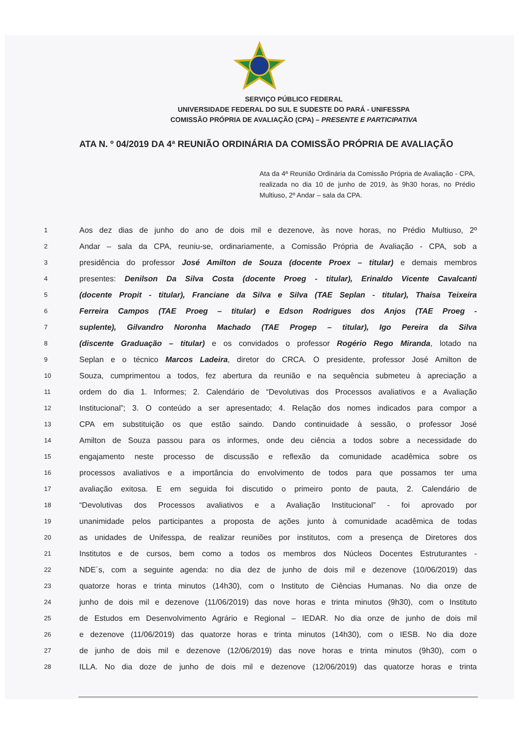SERVIÇO PÚBLICO FEDERAL
UNIVERSIDADE FEDERAL DO SUL E SUDESTE DO PARÁ - UNIFESSPA
COMISSÃO PRÓPRIA DE AVALIAÇÃO (CPA) – PRESENTE E PARTICIPATIVA
ATA N. º 04/2019 DA 4ª REUNIÃO ORDINÁRIA DA COMISSÃO PRÓPRIA DE AVALIAÇÃO
Ata da 4ª Reunião Ordinária da Comissão Própria de Avaliação - CPA, realizada no dia 10 de junho de 2019, às 9h30 horas, no Prédio Multiuso, 2º Andar – sala da CPA.
1 Aos dez dias de junho do ano de dois mil e dezenove, às nove horas, no Prédio Multiuso, 2º
2 Andar – sala da CPA, reuniu-se, ordinariamente, a Comissão Própria de Avaliação - CPA, sob a
3 presidência do professor José Amilton de Souza (docente Proex – titular) e demais membros
4 presentes: Denilson Da Silva Costa (docente Proeg - titular), Erinaldo Vicente Cavalcanti
5 (docente Propit - titular), Franciane da Silva e Silva (TAE Seplan - titular), Thaisa Teixeira
6 Ferreira Campos (TAE Proeg – titular) e Edson Rodrigues dos Anjos (TAE Proeg -
7 suplente), Gilvandro Noronha Machado (TAE Progep – titular), Igo Pereira da Silva
8 (discente Graduação – titular) e os convidados o professor Rogério Rego Miranda, lotado na
9 Seplan e o técnico Marcos Ladeira, diretor do CRCA. O presidente, professor José Amilton de
10 Souza, cumprimentou a todos, fez abertura da reunião e na sequência submeteu à apreciação a
11 ordem do dia 1. Informes; 2. Calendário de “Devolutivas dos Processos avaliativos e a Avaliação
12 Institucional”; 3. O conteúdo a ser apresentado; 4. Relação dos nomes indicados para compor a
13 CPA em substituição os que estão saindo. Dando continuidade à sessão, o professor José
14 Amilton de Souza passou para os informes, onde deu ciência a todos sobre a necessidade do
15 engajamento neste processo de discussão e reflexão da comunidade acadêmica sobre os
16 processos avaliativos e a importância do envolvimento de todos para que possamos ter uma
17 avaliação exitosa. E em seguida foi discutido o primeiro ponto de pauta, 2. Calendário de
18 “Devolutivas dos Processos avaliativos e a Avaliação Institucional” - foi aprovado por
19 unanimidade pelos participantes a proposta de ações junto à comunidade acadêmica de todas
20 as unidades de Unifesspa, de realizar reuniões por institutos, com a presença de Diretores dos
21 Institutos e de cursos, bem como a todos os membros dos Núcleos Docentes Estruturantes -
22 NDE´s, com a seguinte agenda: no dia dez de junho de dois mil e dezenove (10/06/2019) das
23 quatorze horas e trinta minutos (14h30), com o Instituto de Ciências Humanas. No dia onze de
24 junho de dois mil e dezenove (11/06/2019) das nove horas e trinta minutos (9h30), com o Instituto
25 de Estudos em Desenvolvimento Agrário e Regional – IEDAR. No dia onze de junho de dois mil
26 e dezenove (11/06/2019) das quatorze horas e trinta minutos (14h30), com o IESB. No dia doze
27 de junho de dois mil e dezenove (12/06/2019) das nove horas e trinta minutos (9h30), com o
28 ILLA. No dia doze de junho de dois mil e dezenove (12/06/2019) das quatorze horas e trinta